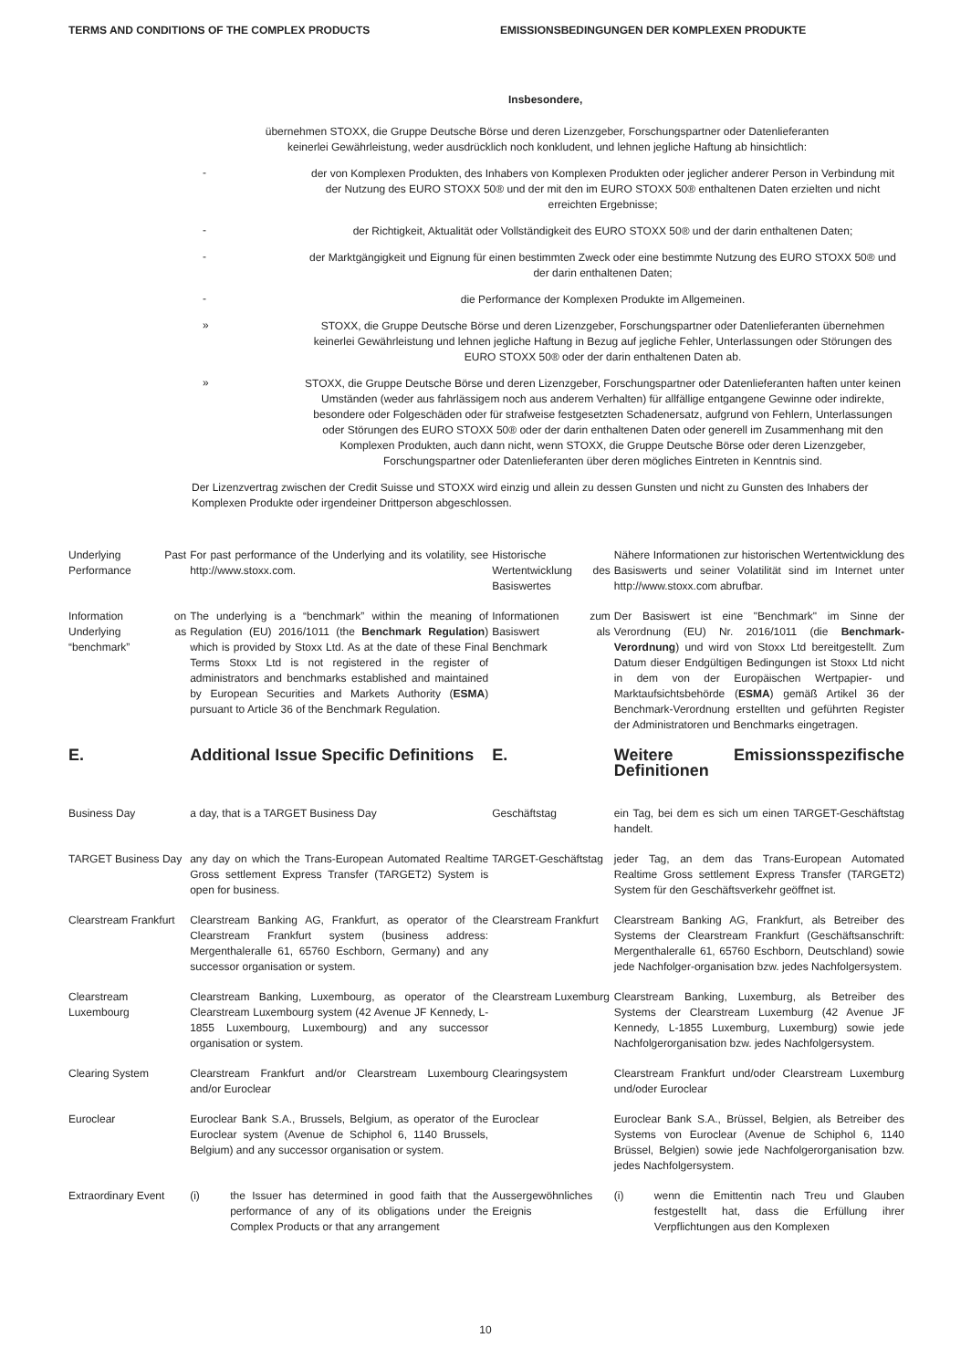TERMS AND CONDITIONS OF THE COMPLEX PRODUCTS EMISSIONSBEDINGUNGEN DER KOMPLEXEN PRODUKTE
Insbesondere,
übernehmen STOXX, die Gruppe Deutsche Börse und deren Lizenzgeber, Forschungspartner oder Datenlieferanten
keinerlei Gewährleistung, weder ausdrücklich noch konkludent, und lehnen jegliche Haftung ab hinsichtlich:
-
der von Komplexen Produkten, des Inhabers von Komplexen Produkten oder jeglicher anderer Person in Verbindung mit der Nutzung des EURO STOXX 50® und der mit den im EURO STOXX 50® enthaltenen Daten erzielten und nicht erreichten Ergebnisse;
-
der Richtigkeit, Aktualität oder Vollständigkeit des EURO STOXX 50® und der darin enthaltenen Daten;
-
der Marktgängigkeit und Eignung für einen bestimmten Zweck oder eine bestimmte Nutzung des EURO STOXX 50® und der darin enthaltenen Daten;
-
die Performance der Komplexen Produkte im Allgemeinen.
»
STOXX, die Gruppe Deutsche Börse und deren Lizenzgeber, Forschungspartner oder Datenlieferanten übernehmen keinerlei Gewährleistung und lehnen jegliche Haftung in Bezug auf jegliche Fehler, Unterlassungen oder Störungen des EURO STOXX 50® oder der darin enthaltenen Daten ab.
»
STOXX, die Gruppe Deutsche Börse und deren Lizenzgeber, Forschungspartner oder Datenlieferanten haften unter keinen Umständen (weder aus fahrlässigem noch aus anderem Verhalten) für allfällige entgangene Gewinne oder indirekte, besondere oder Folgeschäden oder für strafweise festgesetzten Schadenersatz, aufgrund von Fehlern, Unterlassungen oder Störungen des EURO STOXX 50® oder der darin enthaltenen Daten oder generell im Zusammenhang mit den Komplexen Produkten, auch dann nicht, wenn STOXX, die Gruppe Deutsche Börse oder deren Lizenzgeber, Forschungspartner oder Datenlieferanten über deren mögliches Eintreten in Kenntnis sind.
Der Lizenzvertrag zwischen der Credit Suisse und STOXX wird einzig und allein zu dessen Gunsten und nicht zu Gunsten des Inhabers der Komplexen Produkte oder irgendeiner Drittperson abgeschlossen.
| Underlying Past Performance | For past performance of the Underlying and its volatility, see http://www.stoxx.com. | Historische Wertentwicklung des Basiswertes | Nähere Informationen zur historischen Wertentwicklung des Basiswerts und seiner Volatilität sind im Internet unter http://www.stoxx.com abrufbar. |
| Information on Underlying as “benchmark” | The underlying is a “benchmark” within the meaning of Regulation (EU) 2016/1011 (the Benchmark Regulation ) which is provided by Stoxx Ltd. As at the date of these Final Terms Stoxx Ltd is not registered in the register of administrators and benchmarks established and maintained by European Securities and Markets Authority ( ESMA ) pursuant to Article 36 of the Benchmark Regulation. | Informationen zum Basiswert als Benchmark | Der Basiswert ist eine "Benchmark" im Sinne der Verordnung (EU) Nr. 2016/1011 (die Benchmark-Verordnung ) und wird von Stoxx Ltd bereitgestellt. Zum Datum dieser Endgültigen Bedingungen ist Stoxx Ltd nicht in dem von der Europäischen Wertpapier- und Marktaufsichtsbehörde ( ESMA ) gemäß Artikel 36 der Benchmark-Verordnung erstellten und geführten Register der Administratoren und Benchmarks eingetragen. |
| E. | Additional Issue Specific Definitions | E. | Weitere Emissionsspezifische Definitionen |
| Business Day | a day, that is a TARGET Business Day | Geschäftstag | ein Tag, bei dem es sich um einen TARGET-Geschäftstag handelt. |
| TARGET Business Day | any day on which the Trans-European Automated Realtime Gross settlement Express Transfer (TARGET2) System is open for business. | TARGET-Geschäftstag | jeder Tag, an dem das Trans-European Automated Realtime Gross settlement Express Transfer (TARGET2) System für den Geschäftsverkehr geöffnet ist. |
| Clearstream Frankfurt | Clearstream Banking AG, Frankfurt, as operator of the Clearstream Frankfurt system (business address: Mergenthaleralle 61, 65760 Eschborn, Germany) and any successor organisation or system. | Clearstream Frankfurt | Clearstream Banking AG, Frankfurt, als Betreiber des Systems der Clearstream Frankfurt (Geschäftsanschrift: Mergenthaleralle 61, 65760 Eschborn, Deutschland) sowie jede Nachfolger-organisation bzw. jedes Nachfolgersystem. |
| Clearstream Luxembourg | Clearstream Banking, Luxembourg, as operator of the Clearstream Luxembourg system (42 Avenue JF Kennedy, L-1855 Luxembourg, Luxembourg) and any successor organisation or system. | Clearstream Luxemburg | Clearstream Banking, Luxemburg, als Betreiber des Systems der Clearstream Luxemburg (42 Avenue JF Kennedy, L-1855 Luxemburg, Luxemburg) sowie jede Nachfolgerorganisation bzw. jedes Nachfolgersystem. |
| Clearing System | Clearstream Frankfurt and/or Clearstream Luxembourg and/or Euroclear | Clearingsystem | Clearstream Frankfurt und/oder Clearstream Luxemburg und/oder Euroclear |
| Euroclear | Euroclear Bank S.A., Brussels, Belgium, as operator of the Euroclear system (Avenue de Schiphol 6, 1140 Brussels, Belgium) and any successor organisation or system. | Euroclear | Euroclear Bank S.A., Brüssel, Belgien, als Betreiber des Systems von Euroclear (Avenue de Schiphol 6, 1140 Brüssel, Belgien) sowie jede Nachfolgerorganisation bzw. jedes Nachfolgersystem. |
| Extraordinary Event | (i) the Issuer has determined in good faith that the performance of any of its obligations under the Complex Products or that any arrangement | Aussergewöhnliches Ereignis | (i) wenn die Emittentin nach Treu und Glauben festgestellt hat, dass die Erfüllung ihrer Verpflichtungen aus den Komplexen |
10